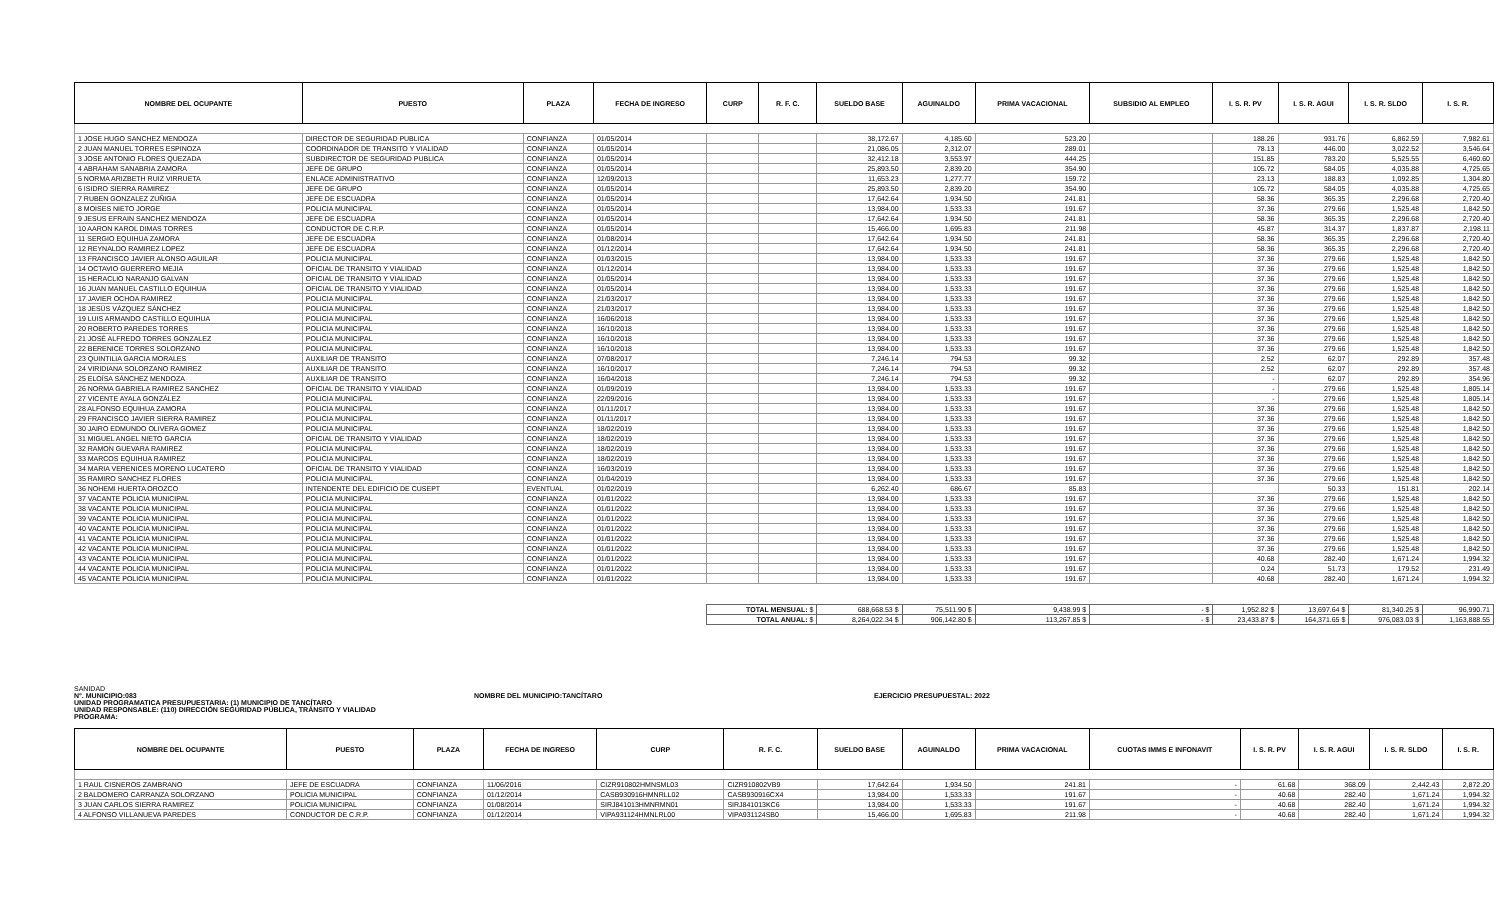| NOMBRE DEL OCUPANTE | PUESTO | PLAZA | FECHA DE INGRESO | CURP | R. F. C. | SUELDO BASE | AGUINALDO | PRIMA VACACIONAL | SUBSIDIO AL EMPLEO | I. S. R. PV | I. S. R. AGUI | I. S. R. SLDO | I. S. R. |
| --- | --- | --- | --- | --- | --- | --- | --- | --- | --- | --- | --- | --- | --- |
| 1 JOSE HUGO SANCHEZ MENDOZA | DIRECTOR DE SEGURIDAD PUBLICA | CONFIANZA | 01/05/2014 | | | 38,172.67 | 4,185.60 | 523.20 | | 188.26 | 931.76 | 6,862.59 | 7,982.61 |
| 2 JUAN MANUEL TORRES ESPINOZA | COORDINADOR DE TRANSITO Y VIALIDAD | CONFIANZA | 01/05/2014 | | | 21,086.05 | 2,312.07 | 289.01 | | 78.13 | 446.00 | 3,022.52 | 3,546.64 |
| 3 JOSE ANTONIO FLORES QUEZADA | SUBDIRECTOR DE SEGURIDAD PUBLICA | CONFIANZA | 01/05/2014 | | | 32,412.18 | 3,553.97 | 444.25 | | 151.85 | 783.20 | 5,525.55 | 6,460.60 |
| 4 ABRAHAM SANABRIA ZAMORA | JEFE DE GRUPO | CONFIANZA | 01/05/2014 | | | 25,893.50 | 2,839.20 | 354.90 | | 105.72 | 584.05 | 4,035.88 | 4,725.65 |
| 5 NORMA ARIZBETH RUIZ VIRRUETA | ENLACE ADMINISTRATIVO | CONFIANZA | 12/09/2013 | | | 11,653.23 | 1,277.77 | 159.72 | | 23.13 | 188.83 | 1,092.85 | 1,304.80 |
| 6 ISIDRO SIERRA RAMIREZ | JEFE DE GRUPO | CONFIANZA | 01/05/2014 | | | 25,893.50 | 2,839.20 | 354.90 | | 105.72 | 584.05 | 4,035.88 | 4,725.65 |
| 7 RUBEN GONZALEZ ZUÑIGA | JEFE DE ESCUADRA | CONFIANZA | 01/05/2014 | | | 17,642.64 | 1,934.50 | 241.81 | | 58.36 | 365.35 | 2,296.68 | 2,720.40 |
| 8 MOISES NIETO JORGE | POLICIA MUNICIPAL | CONFIANZA | 01/05/2014 | | | 13,984.00 | 1,533.33 | 191.67 | | 37.36 | 279.66 | 1,525.48 | 1,842.50 |
| 9 JESUS EFRAIN SANCHEZ MENDOZA | JEFE DE ESCUADRA | CONFIANZA | 01/05/2014 | | | 17,642.64 | 1,934.50 | 241.81 | | 58.36 | 365.35 | 2,296.68 | 2,720.40 |
| 10 AARON KAROL DIMAS TORRES | CONDUCTOR DE C.R.P. | CONFIANZA | 01/05/2014 | | | 15,466.00 | 1,695.83 | 211.98 | | 45.87 | 314.37 | 1,837.87 | 2,198.11 |
| 11 SERGIO EQUIHUA ZAMORA | JEFE DE ESCUADRA | CONFIANZA | 01/08/2014 | | | 17,642.64 | 1,934.50 | 241.81 | | 58.36 | 365.35 | 2,296.68 | 2,720.40 |
| 12 REYNALDO RAMIREZ LOPEZ | JEFE DE ESCUADRA | CONFIANZA | 01/12/2014 | | | 17,642.64 | 1,934.50 | 241.81 | | 58.36 | 365.35 | 2,296.68 | 2,720.40 |
| 13 FRANCISCO JAVIER ALONSO AGUILAR | POLICIA MUNICIPAL | CONFIANZA | 01/03/2015 | | | 13,984.00 | 1,533.33 | 191.67 | | 37.36 | 279.66 | 1,525.48 | 1,842.50 |
| 14 OCTAVIO GUERRERO MEJIA | OFICIAL DE TRANSITO Y VIALIDAD | CONFIANZA | 01/12/2014 | | | 13,984.00 | 1,533.33 | 191.67 | | 37.36 | 279.66 | 1,525.48 | 1,842.50 |
| 15 HERACLIO NARANJO GALVAN | OFICIAL DE TRANSITO Y VIALIDAD | CONFIANZA | 01/05/2014 | | | 13,984.00 | 1,533.33 | 191.67 | | 37.36 | 279.66 | 1,525.48 | 1,842.50 |
| 16 JUAN MANUEL CASTILLO EQUIHUA | OFICIAL DE TRANSITO Y VIALIDAD | CONFIANZA | 01/05/2014 | | | 13,984.00 | 1,533.33 | 191.67 | | 37.36 | 279.66 | 1,525.48 | 1,842.50 |
| 17 JAVIER OCHOA RAMIREZ | POLICIA MUNICIPAL | CONFIANZA | 21/03/2017 | | | 13,984.00 | 1,533.33 | 191.67 | | 37.36 | 279.66 | 1,525.48 | 1,842.50 |
| 18 JESÚS VÁZQUEZ SÁNCHEZ | POLICIA MUNICIPAL | CONFIANZA | 21/03/2017 | | | 13,984.00 | 1,533.33 | 191.67 | | 37.36 | 279.66 | 1,525.48 | 1,842.50 |
| 19 LUIS ARMANDO CASTILLO EQUIHUA | POLICIA MUNICIPAL | CONFIANZA | 16/06/2018 | | | 13,984.00 | 1,533.33 | 191.67 | | 37.36 | 279.66 | 1,525.48 | 1,842.50 |
| 20 ROBERTO PAREDES TORRES | POLICIA MUNICIPAL | CONFIANZA | 16/10/2018 | | | 13,984.00 | 1,533.33 | 191.67 | | 37.36 | 279.66 | 1,525.48 | 1,842.50 |
| 21 JOSÉ ALFREDO TORRES GONZALEZ | POLICIA MUNICIPAL | CONFIANZA | 16/10/2018 | | | 13,984.00 | 1,533.33 | 191.67 | | 37.36 | 279.66 | 1,525.48 | 1,842.50 |
| 22 BERENICE TORRES SOLORZANO | POLICIA MUNICIPAL | CONFIANZA | 16/10/2018 | | | 13,984.00 | 1,533.33 | 191.67 | | 37.36 | 279.66 | 1,525.48 | 1,842.50 |
| 23 QUINTILIA GARCIA MORALES | AUXILIAR DE TRANSITO | CONFIANZA | 07/08/2017 | | | 7,246.14 | 794.53 | 99.32 | | 2.52 | 62.07 | 292.89 | 357.48 |
| 24 VIRIDIANA SOLORZANO RAMIREZ | AUXILIAR DE TRANSITO | CONFIANZA | 16/10/2017 | | | 7,246.14 | 794.53 | 99.32 | | 2.52 | 62.07 | 292.89 | 357.48 |
| 25 ELOÍSA SÁNCHEZ MENDOZA | AUXILIAR DE TRANSITO | CONFIANZA | 16/04/2018 | | | 7,246.14 | 794.53 | 99.32 | | - | 62.07 | 292.89 | 354.96 |
| 26 NORMA GABRIELA RAMIREZ SANCHEZ | OFICIAL DE TRANSITO Y VIALIDAD | CONFIANZA | 01/09/2019 | | | 13,984.00 | 1,533.33 | 191.67 | | - | 279.66 | 1,525.48 | 1,805.14 |
| 27 VICENTE AYALA GONZÁLEZ | POLICIA MUNICIPAL | CONFIANZA | 22/09/2016 | | | 13,984.00 | 1,533.33 | 191.67 | | - | 279.66 | 1,525.48 | 1,805.14 |
| 28 ALFONSO EQUIHUA ZAMORA | POLICIA MUNICIPAL | CONFIANZA | 01/11/2017 | | | 13,984.00 | 1,533.33 | 191.67 | | 37.36 | 279.66 | 1,525.48 | 1,842.50 |
| 29 FRANCISCO JAVIER SIERRA RAMIREZ | POLICIA MUNICIPAL | CONFIANZA | 01/11/2017 | | | 13,984.00 | 1,533.33 | 191.67 | | 37.36 | 279.66 | 1,525.48 | 1,842.50 |
| 30 JAIRO EDMUNDO OLIVERA GOMEZ | POLICIA MUNICIPAL | CONFIANZA | 18/02/2019 | | | 13,984.00 | 1,533.33 | 191.67 | | 37.36 | 279.66 | 1,525.48 | 1,842.50 |
| 31 MIGUEL ANGEL NIETO GARCIA | OFICIAL DE TRANSITO Y VIALIDAD | CONFIANZA | 18/02/2019 | | | 13,984.00 | 1,533.33 | 191.67 | | 37.36 | 279.66 | 1,525.48 | 1,842.50 |
| 32 RAMON GUEVARA RAMIREZ | POLICIA MUNICIPAL | CONFIANZA | 18/02/2019 | | | 13,984.00 | 1,533.33 | 191.67 | | 37.36 | 279.66 | 1,525.48 | 1,842.50 |
| 33 MARCOS EQUIHUA RAMIREZ | POLICIA MUNICIPAL | CONFIANZA | 18/02/2019 | | | 13,984.00 | 1,533.33 | 191.67 | | 37.36 | 279.66 | 1,525.48 | 1,842.50 |
| 34 MARIA VERENICES MORENO LUCATERO | OFICIAL DE TRANSITO Y VIALIDAD | CONFIANZA | 16/03/2019 | | | 13,984.00 | 1,533.33 | 191.67 | | 37.36 | 279.66 | 1,525.48 | 1,842.50 |
| 35 RAMIRO SANCHEZ FLORES | POLICIA MUNICIPAL | CONFIANZA | 01/04/2019 | | | 13,984.00 | 1,533.33 | 191.67 | | 37.36 | 279.66 | 1,525.48 | 1,842.50 |
| 36 NOHEMI HUERTA OROZCO | INTENDENTE DEL EDIFICIO DE CUSEPT | EVENTUAL | 01/02/2019 | | | 6,262.40 | 686.67 | 85.83 | | | 50.33 | 151.81 | 202.14 |
| 37 VACANTE POLICIA MUNICIPAL | POLICIA MUNICIPAL | CONFIANZA | 01/01/2022 | | | 13,984.00 | 1,533.33 | 191.67 | | 37.36 | 279.66 | 1,525.48 | 1,842.50 |
| 38 VACANTE POLICIA MUNICIPAL | POLICIA MUNICIPAL | CONFIANZA | 01/01/2022 | | | 13,984.00 | 1,533.33 | 191.67 | | 37.36 | 279.66 | 1,525.48 | 1,842.50 |
| 39 VACANTE POLICIA MUNICIPAL | POLICIA MUNICIPAL | CONFIANZA | 01/01/2022 | | | 13,984.00 | 1,533.33 | 191.67 | | 37.36 | 279.66 | 1,525.48 | 1,842.50 |
| 40 VACANTE POLICIA MUNICIPAL | POLICIA MUNICIPAL | CONFIANZA | 01/01/2022 | | | 13,984.00 | 1,533.33 | 191.67 | | 37.36 | 279.66 | 1,525.48 | 1,842.50 |
| 41 VACANTE POLICIA MUNICIPAL | POLICIA MUNICIPAL | CONFIANZA | 01/01/2022 | | | 13,984.00 | 1,533.33 | 191.67 | | 37.36 | 279.66 | 1,525.48 | 1,842.50 |
| 42 VACANTE POLICIA MUNICIPAL | POLICIA MUNICIPAL | CONFIANZA | 01/01/2022 | | | 13,984.00 | 1,533.33 | 191.67 | | 37.36 | 279.66 | 1,525.48 | 1,842.50 |
| 43 VACANTE POLICIA MUNICIPAL | POLICIA MUNICIPAL | CONFIANZA | 01/01/2022 | | | 13,984.00 | 1,533.33 | 191.67 | | 40.68 | 282.40 | 1,671.24 | 1,994.32 |
| 44 VACANTE POLICIA MUNICIPAL | POLICIA MUNICIPAL | CONFIANZA | 01/01/2022 | | | 13,984.00 | 1,533.33 | 191.67 | | 0.24 | 51.73 | 179.52 | 231.49 |
| 45 VACANTE POLICIA MUNICIPAL | POLICIA MUNICIPAL | CONFIANZA | 01/01/2022 | | | 13,984.00 | 1,533.33 | 191.67 | | 40.68 | 282.40 | 1,671.24 | 1,994.32 |
| | | | | TOTAL MENSUAL: $ | | 688,668.53 $ | 75,511.90 $ | 9,438.99 $ | - $ | 1,952.82 $ | 13,697.64 $ | 81,340.25 $ | 96,990.71 |
| | | | | TOTAL ANUAL: $ | | 8,264,022.34 $ | 906,142.80 $ | 113,267.85 $ | - $ | 23,433.87 $ | 164,371.65 $ | 976,083.03 $ | 1,163,888.55 |
SANIDAD
N°. MUNICIPIO:083 NOMBRE DEL MUNICIPIO:TANCÍTARO EJERCICIO PRESUPUESTAL: 2022
UNIDAD PROGRAMATICA PRESUPUESTARIA: (1) MUNICIPIO DE TANCÍTARO
UNIDAD RESPONSABLE: (110) DIRECCIÓN SEGURIDAD PÚBLICA, TRÁNSITO Y VIALIDAD
PROGRAMA:
| NOMBRE DEL OCUPANTE | PUESTO | PLAZA | FECHA DE INGRESO | CURP | R. F. C. | SUELDO BASE | AGUINALDO | PRIMA VACACIONAL | CUOTAS IMMS E INFONAVIT | I. S. R. PV | I. S. R. AGUI | I. S. R. SLDO | I. S. R. |
| --- | --- | --- | --- | --- | --- | --- | --- | --- | --- | --- | --- | --- | --- |
| 1 RAUL CISNEROS ZAMBRANO | JEFE DE ESCUADRA | CONFIANZA | 11/06/2016 | CIZR910802HMNSML03 | CIZR910802VB9 | 17,642.64 | 1,934.50 | 241.81 | - | 61.68 | 368.09 | 2,442.43 | 2,872.20 |
| 2 BALDOMERO CARRANZA SOLORZANO | POLICIA MUNICIPAL | CONFIANZA | 01/12/2014 | CASB930916HMNRLL02 | CASB930916CX4 | 13,984.00 | 1,533.33 | 191.67 | - | 40.68 | 282.40 | 1,671.24 | 1,994.32 |
| 3 JUAN CARLOS SIERRA RAMIREZ | POLICIA MUNICIPAL | CONFIANZA | 01/08/2014 | SIRJ841013HMNRMN01 | SIRJ841013KC6 | 13,984.00 | 1,533.33 | 191.67 | - | 40.68 | 282.40 | 1,671.24 | 1,994.32 |
| 4 ALFONSO VILLANUEVA PAREDES | CONDUCTOR DE C.R.P. | CONFIANZA | 01/12/2014 | VIPA931124HMNLRL00 | VIPA931124SB0 | 15,466.00 | 1,695.83 | 211.98 | - | 40.68 | 282.40 | 1,671.24 | 1,994.32 |